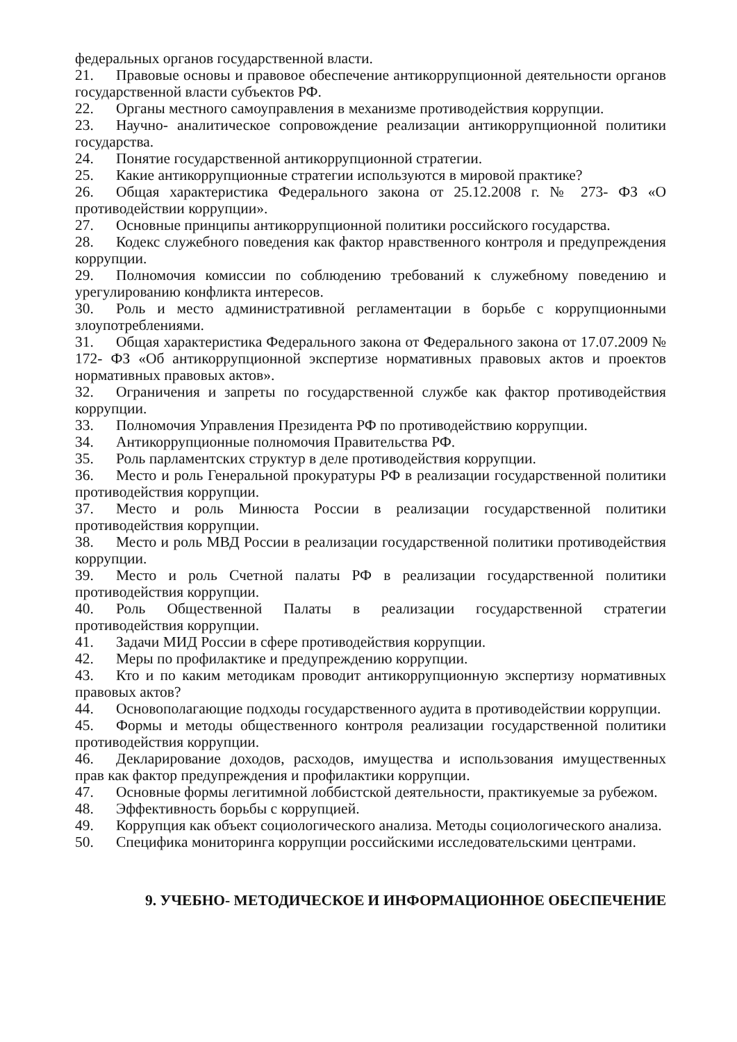федеральных органов государственной власти.
21. Правовые основы и правовое обеспечение антикоррупционной деятельности органов государственной власти субъектов РФ.
22. Органы местного самоуправления в механизме противодействия коррупции.
23. Научно- аналитическое сопровождение реализации антикоррупционной политики государства.
24. Понятие государственной антикоррупционной стратегии.
25. Какие антикоррупционные стратегии используются в мировой практике?
26. Общая характеристика Федерального закона от 25.12.2008 г. № 273- ФЗ «О противодействии коррупции».
27. Основные принципы антикоррупционной политики российского государства.
28. Кодекс служебного поведения как фактор нравственного контроля и предупреждения коррупции.
29. Полномочия комиссии по соблюдению требований к служебному поведению и урегулированию конфликта интересов.
30. Роль и место административной регламентации в борьбе с коррупционными злоупотреблениями.
31. Общая характеристика Федерального закона от Федерального закона от 17.07.2009 № 172- ФЗ «Об антикоррупционной экспертизе нормативных правовых актов и проектов нормативных правовых актов».
32. Ограничения и запреты по государственной службе как фактор противодействия коррупции.
33. Полномочия Управления Президента РФ по противодействию коррупции.
34. Антикоррупционные полномочия Правительства РФ.
35. Роль парламентских структур в деле противодействия коррупции.
36. Место и роль Генеральной прокуратуры РФ в реализации государственной политики противодействия коррупции.
37. Место и роль Минюста России в реализации государственной политики противодействия коррупции.
38. Место и роль МВД России в реализации государственной политики противодействия коррупции.
39. Место и роль Счетной палаты РФ в реализации государственной политики противодействия коррупции.
40. Роль Общественной Палаты в реализации государственной стратегии противодействия коррупции.
41. Задачи МИД России в сфере противодействия коррупции.
42. Меры по профилактике и предупреждению коррупции.
43. Кто и по каким методикам проводит антикоррупционную экспертизу нормативных правовых актов?
44. Основополагающие подходы государственного аудита в противодействии коррупции.
45. Формы и методы общественного контроля реализации государственной политики противодействия коррупции.
46. Декларирование доходов, расходов, имущества и использования имущественных прав как фактор предупреждения и профилактики коррупции.
47. Основные формы легитимной лоббистской деятельности, практикуемые за рубежом.
48. Эффективность борьбы с коррупцией.
49. Коррупция как объект социологического анализа. Методы социологического анализа.
50. Специфика мониторинга коррупции российскими исследовательскими центрами.
9. УЧЕБНО- МЕТОДИЧЕСКОЕ И ИНФОРМАЦИОННОЕ ОБЕСПЕЧЕНИЕ